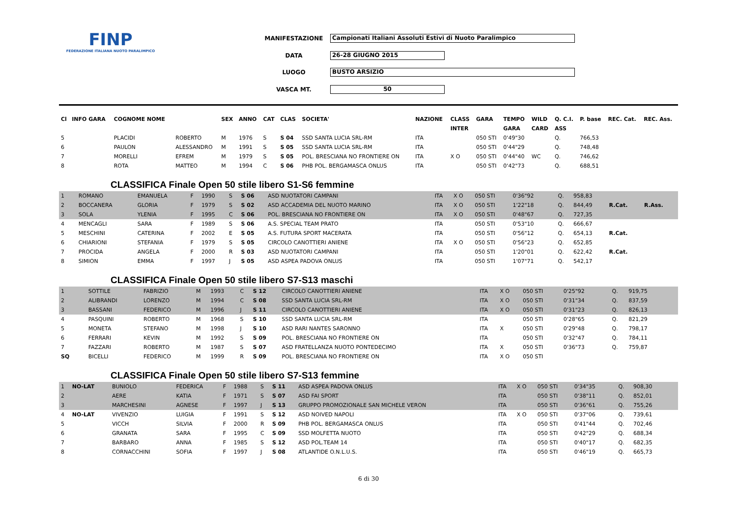FINP
FEDERAZIONE ITALIANA NUOTO PARALIMPICO
| MANIFESTAZIONE | Campionati Italiani Assoluti Estivi di Nuoto Paralimpico |
| DATA | 26-28 GIUGNO 2015 |
| LUOGO | BUSTO ARSIZIO |
| VASCA MT. | 50 |
| Cl | INFO GARA | COGNOME NOME | | SEX | ANNO | CAT | CLAS | SOCIETA' | NAZIONE | CLASS | GARA | TEMPO | WILD | Q. C.I. | P. base | REC. Cat. | REC. Ass. |
| --- | --- | --- | --- | --- | --- | --- | --- | --- | --- | --- | --- | --- | --- | --- | --- | --- | --- |
| | | | | | | | | | | INTER | | GARA | CARD | ASS | | | |
| 5 | | PLACIDI | ROBERTO | M | 1976 | S | S 04 | SSD SANTA LUCIA SRL-RM | ITA | | 050 STI | 0'49"30 | | Q. | 766,53 | | |
| 6 | | PAULON | ALESSANDRO | M | 1991 | S | S 05 | SSD SANTA LUCIA SRL-RM | ITA | | 050 STI | 0'44"29 | | Q. | 748,48 | | |
| 7 | | MORELLI | EFREM | M | 1979 | S | S 05 | POL. BRESCIANA NO FRONTIERE ON | ITA | X O | 050 STI | 0'44"40 | WC | Q. | 746,62 | | |
| 8 | | ROTA | MATTEO | M | 1994 | C | S 06 | PHB POL. BERGAMASCA ONLUS | ITA | | 050 STI | 0'42"73 | | Q. | 688,51 | | |
CLASSIFICA Finale Open 50 stile libero S1-S6 femmine
| 1 | | ROMANO | EMANUELA | F | 1990 | S | S 06 | ASD NUOTATORI CAMPANI | ITA | X O | 050 STI | 0'36"92 | | Q. | 958,83 | | |
| 2 | | BOCCANERA | GLORIA | F | 1979 | S | S 02 | ASD ACCADEMIA DEL NUOTO MARINO | ITA | X O | 050 STI | 1'22"18 | | Q. | 844,49 | R.Cat. | R.Ass. |
| 3 | | SOLA | YLENIA | F | 1995 | C | S 06 | POL. BRESCIANA NO FRONTIERE ON | ITA | X O | 050 STI | 0'48"67 | | Q. | 727,35 | | |
| 4 | | MENCAGLI | SARA | F | 1989 | S | S 06 | A.S. SPECIAL TEAM PRATO | ITA | | 050 STI | 0'53"10 | | Q. | 666,67 | | |
| 5 | | MESCHINI | CATERINA | F | 2002 | E | S 05 | A.S. FUTURA SPORT MACERATA | ITA | | 050 STI | 0'56"12 | | Q. | 654,13 | R.Cat. | |
| 6 | | CHIARIONI | STEFANIA | F | 1979 | S | S 05 | CIRCOLO CANOTTIERI ANIENE | ITA | X O | 050 STI | 0'56"23 | | Q. | 652,85 | | |
| 7 | | PROCIDA | ANGELA | F | 2000 | R | S 03 | ASD NUOTATORI CAMPANI | ITA | | 050 STI | 1'20"01 | | Q. | 622,42 | R.Cat. | |
| 8 | | SIMION | EMMA | F | 1997 | J | S 05 | ASD ASPEA PADOVA ONLUS | ITA | | 050 STI | 1'07"71 | | Q. | 542,17 | | |
CLASSIFICA Finale Open 50 stile libero S7-S13 maschi
| 1 | | SOTTILE | FABRIZIO | M | 1993 | C | S 12 | CIRCOLO CANOTTIERI ANIENE | ITA | X O | 050 STI | 0'25"92 | | Q. | 919,75 | | |
| 2 | | ALIBRANDI | LORENZO | M | 1994 | C | S 08 | SSD SANTA LUCIA SRL-RM | ITA | X O | 050 STI | 0'31"34 | | Q. | 837,59 | | |
| 3 | | BASSANI | FEDERICO | M | 1996 | J | S 11 | CIRCOLO CANOTTIERI ANIENE | ITA | X O | 050 STI | 0'31"23 | | Q. | 826,13 | | |
| 4 | | PASQUINI | ROBERTO | M | 1968 | S | S 10 | SSD SANTA LUCIA SRL-RM | ITA | | 050 STI | 0'28"65 | | Q. | 821,29 | | |
| 5 | | MONETA | STEFANO | M | 1998 | J | S 10 | ASD RARI NANTES SARONNO | ITA | X | 050 STI | 0'29"48 | | Q. | 798,17 | | |
| 6 | | FERRARI | KEVIN | M | 1992 | S | S 09 | POL. BRESCIANA NO FRONTIERE ON | ITA | | 050 STI | 0'32"47 | | Q. | 784,11 | | |
| 7 | | FAZZARI | ROBERTO | M | 1987 | S | S 07 | ASD FRATELLANZA NUOTO PONTEDECIMO | ITA | X | 050 STI | 0'36"73 | | Q. | 759,87 | | |
| SQ | | BICELLI | FEDERICO | M | 1999 | R | S 09 | POL. BRESCIANA NO FRONTIERE ON | ITA | X O | 050 STI | | | | | | |
CLASSIFICA Finale Open 50 stile libero S7-S13 femmine
| 1 | NO-LAT | BUNIOLO | FEDERICA | F | 1988 | S | S 11 | ASD ASPEA PADOVA ONLUS | ITA | X O | 050 STI | 0'34"35 | | Q. | 908,30 | | |
| 2 | | AERE | KATIA | F | 1971 | S | S 07 | ASD FAI SPORT | ITA | | 050 STI | 0'38"11 | | Q. | 852,01 | | |
| 3 | | MARCHESINI | AGNESE | F | 1997 | J | S 13 | GRUPPO PROMOZIONALE SAN MICHELE VERON | ITA | | 050 STI | 0'36"61 | | Q. | 755,26 | | |
| 4 | NO-LAT | VIVENZIO | LUIGIA | F | 1991 | S | S 12 | ASD NOIVED NAPOLI | ITA | X O | 050 STI | 0'37"06 | | Q. | 739,61 | | |
| 5 | | VICCH | SILVIA | F | 2000 | R | S 09 | PHB POL. BERGAMASCA ONLUS | ITA | | 050 STI | 0'41"44 | | Q. | 702,46 | | |
| 6 | | GRANATA | SARA | F | 1995 | C | S 09 | SSD MOLFETTA NUOTO | ITA | | 050 STI | 0'42"29 | | Q. | 688,34 | | |
| 7 | | BARBARO | ANNA | F | 1985 | S | S 12 | ASD POL.TEAM 14 | ITA | | 050 STI | 0'40"17 | | Q. | 682,35 | | |
| 8 | | CORNACCHINI | SOFIA | F | 1997 | J | S 08 | ATLANTIDE O.N.L.U.S. | ITA | | 050 STI | 0'46"19 | | Q. | 665,73 | | |
6 di 30